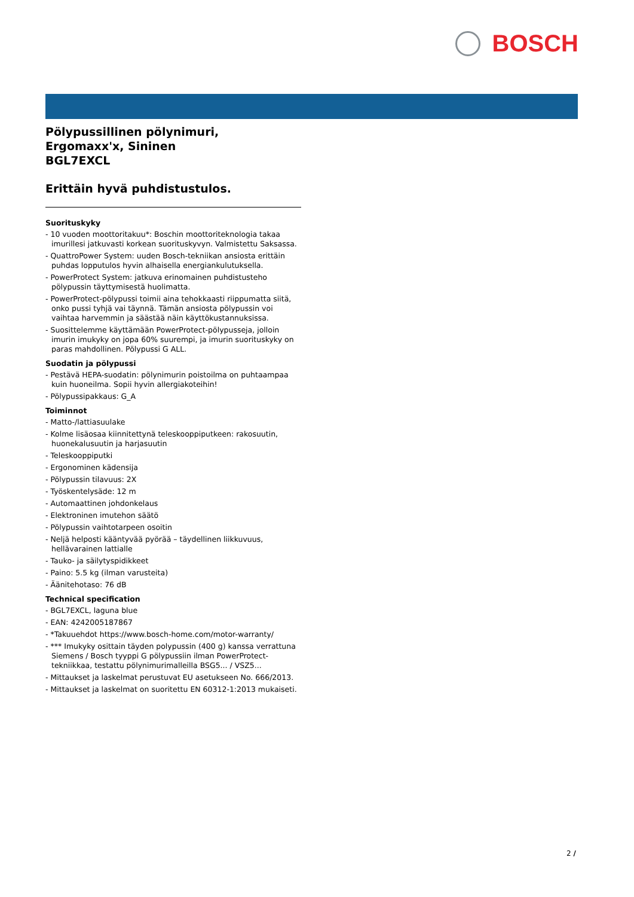BOSCH
Pölypussillinen pölynimuri,
Ergomaxx'x, Sininen
BGL7EXCL
Erittäin hyvä puhdistustulos.
Suorituskyky
- 10 vuoden moottoritakuu*: Boschin moottoriteknologia takaa imurillesi jatkuvasti korkean suorituskyvyn. Valmistettu Saksassa.
- QuattroPower System: uuden Bosch-tekniikan ansiosta erittäin puhdas lopputulos hyvin alhaisella energiankulutuksella.
- PowerProtect System: jatkuva erinomainen puhdistusteho pölypussin täyttymisestä huolimatta.
- PowerProtect-pölypussi toimii aina tehokkaasti riippumatta siitä, onko pussi tyhjä vai täynnä. Tämän ansiosta pölypussin voi vaihtaa harvemmin ja säästää näin käyttökustannuksissa.
- Suosittelemme käyttämään PowerProtect-pölypusseja, jolloin imurin imukyky on jopa 60% suurempi, ja imurin suorituskyky on paras mahdollinen. Pölypussi G ALL.
Suodatin ja pölypussi
- Pestävä HEPA-suodatin: pölynimurin poistoilma on puhtaampaa kuin huoneilma. Sopii hyvin allergiakoteihin!
- Pölypussipakkaus: G_A
Toiminnot
- Matto-/lattiasuulake
- Kolme lisäosaa kiinnitettynä teleskooppiputkeen: rakosuutin, huonekalusuutin ja harjasuutin
- Teleskooppiputki
- Ergonominen kädensija
- Pölypussin tilavuus: 2X
- Työskentelysäde: 12 m
- Automaattinen johdonkelaus
- Elektroninen imutehon säätö
- Pölypussin vaihtotarpeen osoitin
- Neljä helposti kääntyvää pyörää – täydellinen liikkuvuus, hellävarainen lattialle
- Tauko- ja säilytyspidikkeet
- Paino: 5.5 kg (ilman varusteita)
- Äänitehotaso: 76 dB
Technical specification
- BGL7EXCL, laguna blue
- EAN: 4242005187867
- *Takuuehdot https://www.bosch-home.com/motor-warranty/
- *** Imukyky osittain täyden polypussin (400 g) kanssa verrattuna Siemens / Bosch tyyppi G pölypussiin ilman PowerProtect-tekniikkaa, testattu pölynimurimalleilla BSG5... / VSZ5...
- Mittaukset ja laskelmat perustuvat EU asetukseen No. 666/2013.
- Mittaukset ja laskelmat on suoritettu EN 60312-1:2013 mukaiseti.
2 /